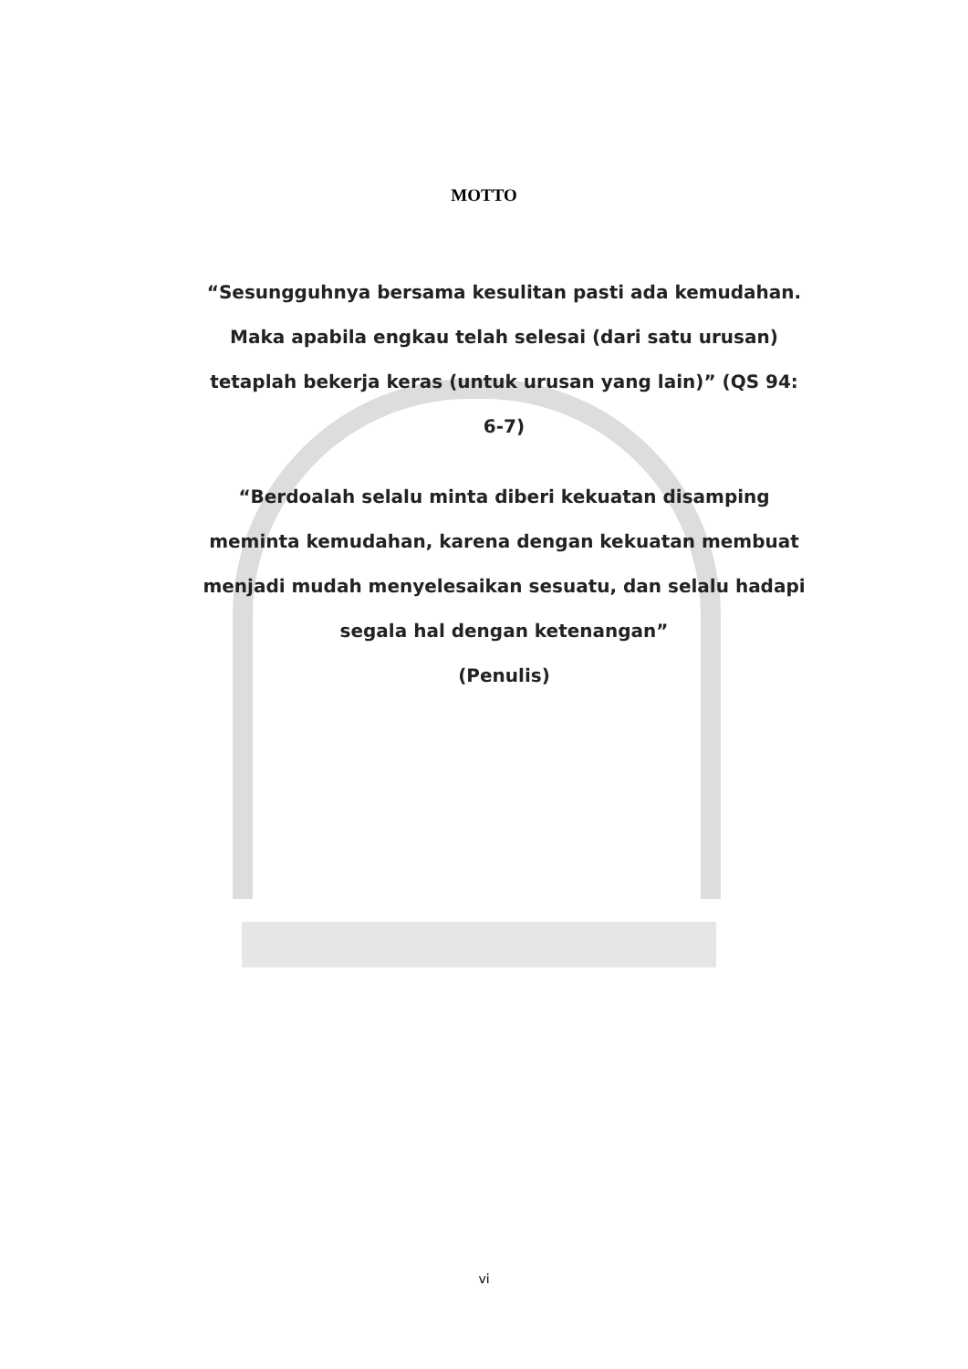MOTTO
“Sesungguhnya bersama kesulitan pasti ada kemudahan. Maka apabila engkau telah selesai (dari satu urusan) tetaplah bekerja keras (untuk urusan yang lain)” (QS 94: 6-7)
“Berdoalah selalu minta diberi kekuatan disamping meminta kemudahan, karena dengan kekuatan membuat menjadi mudah menyelesaikan sesuatu, dan selalu hadapi segala hal dengan ketenangan”
(Penulis)
vi